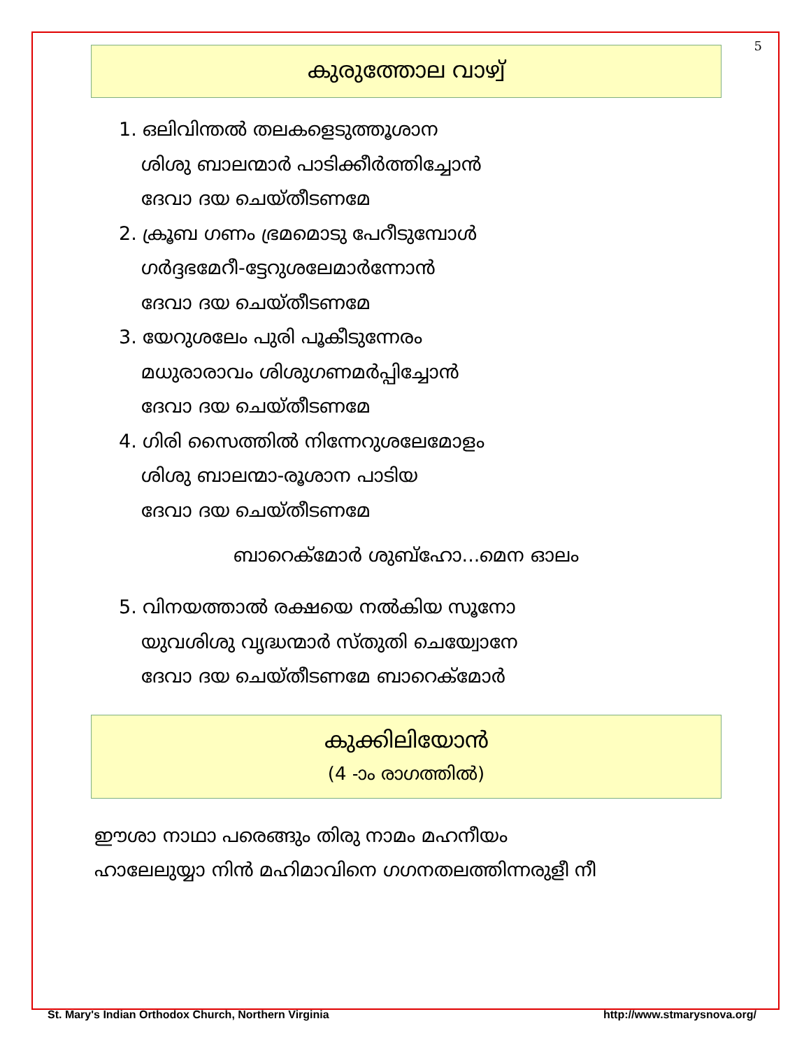5
കുരുത്തോല വാഴ്വ്
1. ഒലിവിന്തൽ തലകളെടുത്തൂശാന
ശിശു ബാലന്മാർ പാടിക്കീർത്തിച്ചോൻ
ദേവാ ദയ ചെയ്തീടണമേ
2. ക്രൂബ ഗണം ഭ്രമമൊടു പേറീടുമ്പോൾ
ഗർദ്ദഭമേറീ-ട്ടേറുശലേമാർന്നോൻ
ദേവാ ദയ ചെയ്തീടണമേ
3. യേറുശലേം പുരി പൂകീടുന്നേരം
മധുരാരാവം ശിശുഗണമർപ്പിച്ചോൻ
ദേവാ ദയ ചെയ്തീടണമേ
4. ഗിരി സൈത്തിൽ നിന്നേറുശലേമോളം
ശിശു ബാലന്മാ-രൂശാന പാടിയ
ദേവാ ദയ ചെയ്തീടണമേ
ബാറെക്മോർ ശുബ്ഹോ...മെന ഓലം
5. വിനയത്താൽ രക്ഷയെ നൽകിയ സൂനോ
യുവശിശു വൃദ്ധന്മാർ സ്തുതി ചെയ്വോനേ
ദേവാ ദയ ചെയ്തീടണമേ ബാറെക്മോർ
കുക്കിലിയോൻ
(4 -ാം രാഗത്തിൽ)
ഈശാ നാഥാ പരെങ്ങും തിരു നാമം മഹനീയം
ഹാലേലുയ്യാ നിൻ മഹിമാവിനെ ഗഗനതലത്തിന്നരുളീ നീ
St. Mary's Indian Orthodox Church, Northern Virginia http://www.stmarysnova.org/